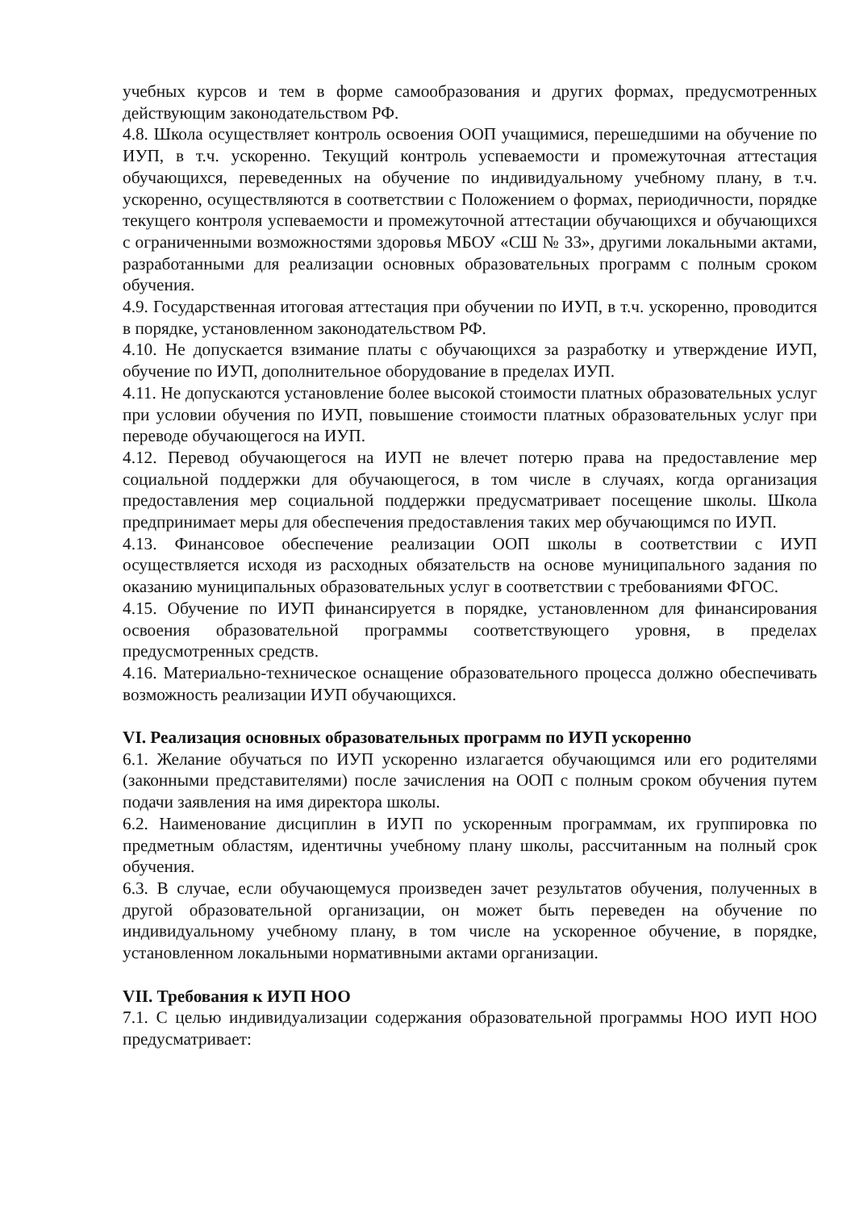учебных курсов и тем в форме самообразования и других формах, предусмотренных действующим законодательством РФ.
4.8. Школа осуществляет контроль освоения ООП учащимися, перешедшими на обучение по ИУП, в т.ч. ускоренно. Текущий контроль успеваемости и промежуточная аттестация обучающихся, переведенных на обучение по индивидуальному учебному плану, в т.ч. ускоренно, осуществляются в соответствии с Положением о формах, периодичности, порядке текущего контроля успеваемости и промежуточной аттестации обучающихся и обучающихся с ограниченными возможностями здоровья МБОУ «СШ № 33», другими локальными актами, разработанными для реализации основных образовательных программ с полным сроком обучения.
4.9. Государственная итоговая аттестация при обучении по ИУП, в т.ч. ускоренно, проводится в порядке, установленном законодательством РФ.
4.10. Не допускается взимание платы с обучающихся за разработку и утверждение ИУП, обучение по ИУП, дополнительное оборудование в пределах ИУП.
4.11. Не допускаются установление более высокой стоимости платных образовательных услуг при условии обучения по ИУП, повышение стоимости платных образовательных услуг при переводе обучающегося на ИУП.
4.12. Перевод обучающегося на ИУП не влечет потерю права на предоставление мер социальной поддержки для обучающегося, в том числе в случаях, когда организация предоставления мер социальной поддержки предусматривает посещение школы. Школа предпринимает меры для обеспечения предоставления таких мер обучающимся по ИУП.
4.13. Финансовое обеспечение реализации ООП школы в соответствии с ИУП осуществляется исходя из расходных обязательств на основе муниципального задания по оказанию муниципальных образовательных услуг в соответствии с требованиями ФГОС.
4.15. Обучение по ИУП финансируется в порядке, установленном для финансирования освоения образовательной программы соответствующего уровня, в пределах предусмотренных средств.
4.16. Материально-техническое оснащение образовательного процесса должно обеспечивать возможность реализации ИУП обучающихся.
VI. Реализация основных образовательных программ по ИУП ускоренно
6.1. Желание обучаться по ИУП ускоренно излагается обучающимся или его родителями (законными представителями) после зачисления на ООП с полным сроком обучения путем подачи заявления на имя директора школы.
6.2. Наименование дисциплин в ИУП по ускоренным программам, их группировка по предметным областям, идентичны учебному плану школы, рассчитанным на полный срок обучения.
6.3. В случае, если обучающемуся произведен зачет результатов обучения, полученных в другой образовательной организации, он может быть переведен на обучение по индивидуальному учебному плану, в том числе на ускоренное обучение, в порядке, установленном локальными нормативными актами организации.
VII. Требования к ИУП НОО
7.1. С целью индивидуализации содержания образовательной программы НОО ИУП НОО предусматривает: